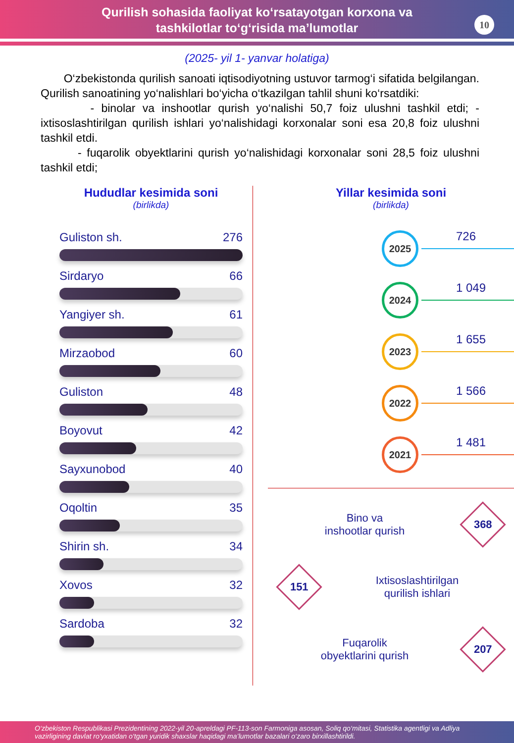Qurilish sohasida faoliyat ko‘rsatayotgan korxona va
tashkilotlar to‘g‘risida ma’lumotlar
10
(2025- yil 1- yanvar holatiga)
O‘zbekistonda qurilish sanoati iqtisodiyotning ustuvor tarmog‘i sifatida belgilangan. Qurilish sanoatining yo‘nalishlari bo‘yicha o‘tkazilgan tahlil shuni ko‘rsatdiki:
- binolar va inshootlar qurish yo‘nalishi 50,7 foiz ulushni tashkil etdi; - ixtisoslashtirilgan qurilish ishlari yo‘nalishidagi korxonalar soni esa 20,8 foiz ulushni tashkil etdi.
- fuqarolik obyektlarini qurish yo‘nalishidagi korxonalar soni 28,5 foiz ulushni tashkil etdi;
Hududlar kesimida soni
(birlikda)
Guliston sh. 276
Sirdaryo 66
Yangiyer sh. 61
Mirzaobod 60
Guliston 48
Boyovut 42
Sayxunobod 40
Oqoltin 35
Shirin sh. 34
Xovos 32
Sardoba 32
Yillar kesimida soni
(birlikda)
2025
726
2024
1 049
2023
1 655
2022
1 566
2021
1 481
Bino va
inshootlar qurish
368
151
Ixtisoslashtirilgan
qurilish ishlari
Fuqarolik
obyektlarini qurish
207
O‘zbekiston Respublikasi Prezidentining 2022-yil 20-apreldagi PF-113-son Farmoniga asosan, Soliq qo‘mitasi, Statistika agentligi va Adliya vazirligining davlat ro‘yxatidan o‘tgan yuridik shaxslar haqidagi ma’lumotlar bazalari o‘zaro birxillashtirildi.